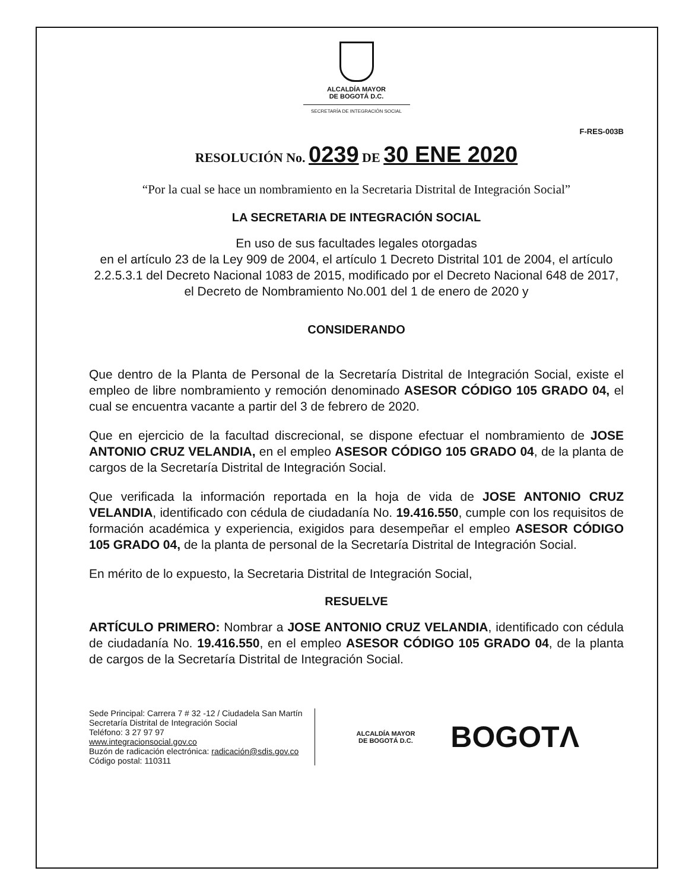ALCALDÍA MAYOR
DE BOGOTÁ D.C.
SECRETARÍA DE INTEGRACIÓN SOCIAL
F-RES-003B
RESOLUCIÓN No. 0239 DE 30 ENE 2020
“Por la cual se hace un nombramiento en la Secretaria Distrital de Integración Social”
LA SECRETARIA DE INTEGRACIÓN SOCIAL
En uso de sus facultades legales otorgadas
en el artículo 23 de la Ley 909 de 2004, el artículo 1 Decreto Distrital 101 de 2004, el artículo 2.2.5.3.1 del Decreto Nacional 1083 de 2015, modificado por el Decreto Nacional 648 de 2017, el Decreto de Nombramiento No.001 del 1 de enero de 2020 y
CONSIDERANDO
Que dentro de la Planta de Personal de la Secretaría Distrital de Integración Social, existe el empleo de libre nombramiento y remoción denominado ASESOR CÓDIGO 105 GRADO 04, el cual se encuentra vacante a partir del 3 de febrero de 2020.
Que en ejercicio de la facultad discrecional, se dispone efectuar el nombramiento de JOSE ANTONIO CRUZ VELANDIA, en el empleo ASESOR CÓDIGO 105 GRADO 04, de la planta de cargos de la Secretaría Distrital de Integración Social.
Que verificada la información reportada en la hoja de vida de JOSE ANTONIO CRUZ VELANDIA, identificado con cédula de ciudadanía No. 19.416.550, cumple con los requisitos de formación académica y experiencia, exigidos para desempeñar el empleo ASESOR CÓDIGO 105 GRADO 04, de la planta de personal de la Secretaría Distrital de Integración Social.
En mérito de lo expuesto, la Secretaria Distrital de Integración Social,
RESUELVE
ARTÍCULO PRIMERO: Nombrar a JOSE ANTONIO CRUZ VELANDIA, identificado con cédula de ciudadanía No. 19.416.550, en el empleo ASESOR CÓDIGO 105 GRADO 04, de la planta de cargos de la Secretaría Distrital de Integración Social.
Sede Principal: Carrera 7 # 32 -12 / Ciudadela San Martín
Secretaría Distrital de Integración Social
Teléfono: 3 27 97 97
www.integracionsocial.gov.co
Buzón de radicación electrónica: radicación@sdis.gov.co
Código postal: 110311
ALCALDÍA MAYOR
DE BOGOTÁ D.C.
BOGOTΛ